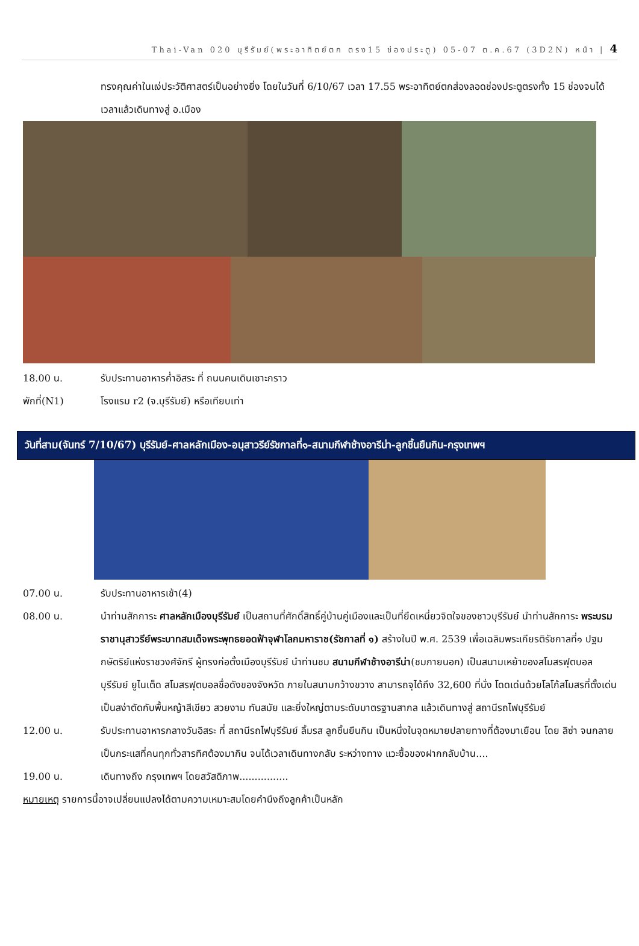Thai-Van 020 บุรีรัมย์(พระอาทิตย์ตก ตรง15 ช่องประตู) 05-07 ต.ค.67 (3D2N) หน้า | 4
ทรงคุณค่าในแง่ประวัติศาสตร์เป็นอย่างยิ่ง โดยในวันที่ 6/10/67 เวลา 17.55 พระอาทิตย์ตกส่องลอดช่องประตูตรงทั้ง 15 ช่องจนได้เวลาแล้วเดินทางสู่ อ.เมือง
18.00 น. รับประทานอาหารค่ำอิสระ ที่ ถนนคนเดินเซาะกราว
พักที่(N1) โรงแรม r2 (จ.บุรีรัมย์) หรือเทียบเท่า
วันที่สาม(จันทร์ 7/10/67) บุรีรัมย์-ศาลหลักเมือง-อนุสาวรีย์รัชกาลที่๑-สนามกีฬาช้างอารีน่า-ลูกชิ้นยืนกิน-กรุงเทพฯ
07.00 น. รับประทานอาหารเช้า(4)
08.00 น. นำท่านสักการะ ศาลหลักเมืองบุรีรัมย์ เป็นสถานที่ศักดิ์สิทธิ์คู่บ้านคู่เมืองและเป็นที่ยึดเหนี่ยวจิตใจของชาวบุรีรัมย์ นำท่านสักการะ พระบรมราชานุสาวรีย์พระบาทสมเด็จพระพุทธยอดฟ้าจุฬาโลกมหาราช(รัชกาลที่ ๑) สร้างในปี พ.ศ. 2539 เพื่อเฉลิมพระเกียรติรัชกาลที่๑ ปฐมกษัตริย์แห่งราชวงศ์จักรี ผู้ทรงก่อตั้งเมืองบุรีรัมย์ นำท่านชม สนามกีฬาช้างอารีน่า(ชมภายนอก) เป็นสนามเหย้าของสโมสรฟุตบอลบุรีรัมย์ ยูไนเต็ด สโมสรฟุตบอลชื่อดังของจังหวัด ภายในสนามกว้างขวาง สามารถจุได้ถึง 32,600 ที่นั่ง โดดเด่นด้วยโลโก้สโมสรที่ตั้งเด่นเป็นสง่าตัดกับพื้นหญ้าสีเขียว สวยงาม ทันสมัย และยิ่งใหญ่ตามระดับมาตรฐานสากล แล้วเดินทางสู่ สถานีรถไฟบุรีรัมย์
12.00 น. รับประทานอาหารกลางวันอิสระ ที่ สถานีรถไฟบุรีรัมย์ ลิ้มรส ลูกชิ้นยืนกิน เป็นหนึ่งในจุดหมายปลายทางที่ต้องมาเยือน โดย ลิซ่า จนกลายเป็นกระแสที่คนทุกทั่วสารทิศต้องมากิน จนได้เวลาเดินทางกลับ ระหว่างทาง แวะซื้อของฝากกลับบ้าน....
19.00 น. เดินทางถึง กรุงเทพฯ โดยสวัสดิภาพ................
หมายเหตุ รายการนี้อาจเปลี่ยนแปลงได้ตามความเหมาะสมโดยคำนึงถึงลูกค้าเป็นหลัก